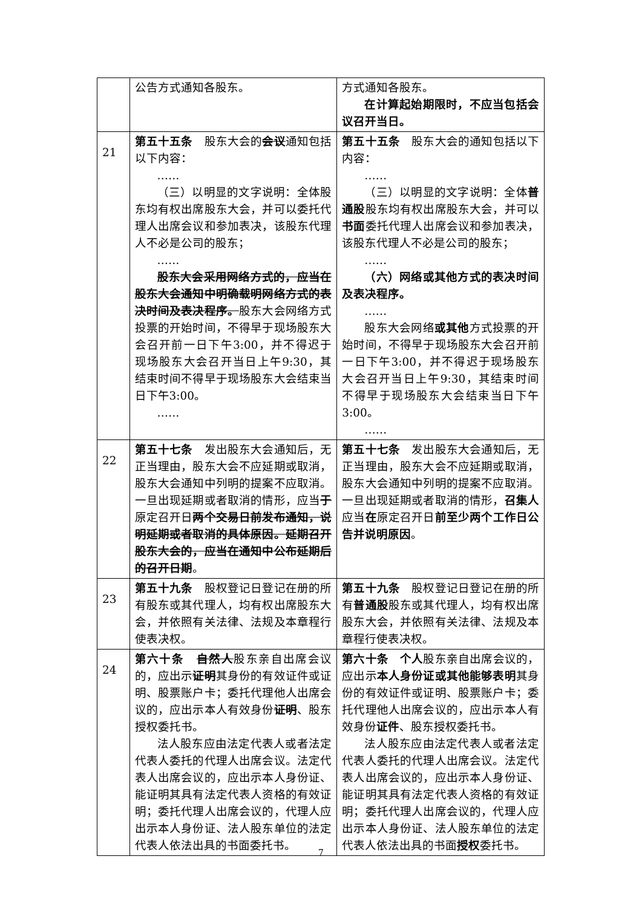| | 公告方式通知各股东。 | 方式通知各股东。 在计算起始期限时，不应当包括会议召开当日。 |
| 21 | 第五十五条 股东大会的 会议 通知包括以下内容： …… （三）以明显的文字说明：全体股东均有权出席股东大会，并可以委托代理人出席会议和参加表决，该股东代理人不必是公司的股东； …… 股东大会采用网络方式的，应当在股东大会通知中明确载明网络方式的表决时间及表决程序。 股东大会网络方式投票的开始时间，不得早于现场股东大会召开前一日下午3:00，并不得迟于现场股东大会召开当日上午9:30，其结束时间不得早于现场股东大会结束当日下午3:00。 …… | 第五十五条 股东大会的通知包括以下内容： …… （三）以明显的文字说明：全体 普通股 股东均有权出席股东大会，并可以 书面 委托代理人出席会议和参加表决，该股东代理人不必是公司的股东； …… （六）网络或其他方式的表决时间及表决程序。 …… 股东大会网络 或其他 方式投票的开始时间，不得早于现场股东大会召开前一日下午3:00，并不得迟于现场股东大会召开当日上午9:30，其结束时间不得早于现场股东大会结束当日下午3:00。 …… |
| 22 | 第五十七条 发出股东大会通知后，无正当理由，股东大会不应延期或取消，股东大会通知中列明的提案不应取消。一旦出现延期或者取消的情形，应当 于 原定召开日 两个交易日前发布通知，说明延期或者取消的具体原因。延期召开股东大会的，应当在通知中公布延期后的召开日期 。 | 第五十七条 发出股东大会通知后，无正当理由，股东大会不应延期或取消，股东大会通知中列明的提案不应取消。一旦出现延期或者取消的情形， 召集人 应当 在 原定召开日 前至少两个工作日公告并说明原因 。 |
| 23 | 第五十九条 股权登记日登记在册的所有股东或其代理人，均有权出席股东大会，并依照有关法律、法规及本章程行使表决权。 | 第五十九条 股权登记日登记在册的所有 普通股 股东或其代理人，均有权出席股东大会，并依照有关法律、法规及本章程行使表决权。 |
| 24 | 第六十条 自然人 股东亲自出席会议的，应出示 证明 其身份的有效证件或证明、股票账户卡；委托代理他人出席会议的，应出示本人有效身份 证明 、股东授权委托书。 法人股东应由法定代表人或者法定代表人委托的代理人出席会议。法定代表人出席会议的，应出示本人身份证、能证明其具有法定代表人资格的有效证明；委托代理人出席会议的，代理人应出示本人身份证、法人股东单位的法定代表人依法出具的书面委托书。 | 第六十条 个人 股东亲自出席会议的，应出示 本人身份证或其他能够表明 其身份的有效证件或证明、股票账户卡；委托代理他人出席会议的，应出示本人有效身份 证件 、股东授权委托书。 法人股东应由法定代表人或者法定代表人委托的代理人出席会议。法定代表人出席会议的，应出示本人身份证、能证明其具有法定代表人资格的有效证明；委托代理人出席会议的，代理人应出示本人身份证、法人股东单位的法定代表人依法出具的书面 授权 委托书。 |
7